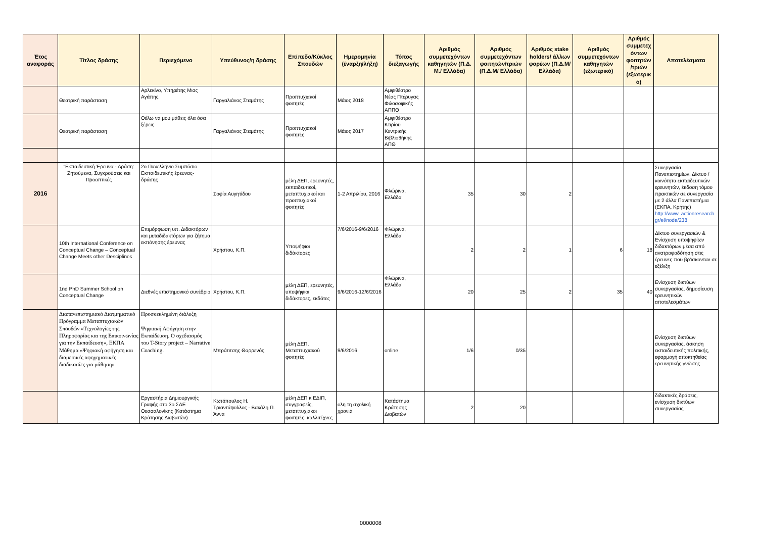| Έτος αναφοράς | Τίτλος δράσης | Περιεχόμενο | Υπεύθυνος/η δράσης | Επίπεδο/Κύκλος Σπουδών | Ημερομηνία (έναρξη/λήξη) | Τόπος διεξαγωγής | Αριθμός συμμετεχόντων καθηγητών (Π.Δ. Μ./ Ελλάδα) | Αριθμός συμμετεχόντων φοιτητών/τριών (Π.Δ.Μ/ Ελλάδα) | Αριθμός stake holders/ άλλων φορέων (Π.Δ.Μ/ Ελλάδα) | Αριθμός συμμετεχόντων καθηγητών (εξωτερικό) | Αριθμός συμμετεχ όντων φοιτητών /τριών (εξωτερικ ό) | Αποτελέσματα |
| --- | --- | --- | --- | --- | --- | --- | --- | --- | --- | --- | --- | --- |
| | Θεατρική παράσταση | Αρλεκίνο, Υπηρέτης Μιας Αγάπης | Γαργαλιάνος Σταμάτης | Προπτυχιακοί φοιτητές | Μάιος 2018 | Αμφιθέατρο Νέας Πτέρυγας Φιλοσοφικής ΑΠΠΘ | | | | | | |
| | Θεατρική παράσταση | Θέλω να μου μάθεις όλα όσα ξέρεις | Γαργαλιάνος Σταμάτης | Προπτυχιακοί φοιτητές | Μάιος 2017 | Αμφιθέατρο Κτιρίου Κεντρικής Βιβλιοθήκης ΑΠΘ | | | | | | |
| 2016 | "Εκπαιδευτική Έρευνα - Δράση: Ζητούμενα, Συγκρούσεις και Προοπτικές | 2ο Πανελλήνιο Συμπόσιο Εκπαιδευτικής έρευνας-δράσης | Σοφία Αυγητίδου | μέλη ΔΕΠ, ερευνητές, εκπαιδευτικοί, μεταπτυχιακοί και προπτυχιακοί φοιτητές | 1-2 Απριλίου, 2016 | Φλώρινα, Ελλάδα | 35 | 30 | 2 | | | Συνεργασία Πανεπιστημίων, Δίκτυο / κοινότητα εκπαιδευτικών ερευνητών, έκδοση τόμου πρακτικών σε συνεργασία με 2 άλλα Πανεπιστήμια (ΕΚΠΑ, Κρήτης) http://www. actionresearch. gr/el/node/238 |
| | 10th International Conference on Conceptual Change – Conceptual Change Meets other Desciplines | Επιμόρφωση υπ. Διδακτόρων και μεταδιδακτόρων για ζήτημα εκπόνησης έρευνας | Χρήστου, Κ.Π. | Υποψήφιοι διδάκτορες | 7/6/2016-9/6/2016 | Φλώρινα, Ελλάδα | 2 | 2 | 1 | 6 | 18 | Δίκτυο συνεργασιών & Ενίσχυση υποψηφίων διδακτόρων μέσα από ανατροφοδότηση στις έρευνες που βρ'ισκονταν σε εξέλιξη |
| | 1nd PhD Summer School on Conceptual Change | Διεθνές επιστημονικό συνέδριο | Χρήστου, Κ.Π. | μέλη ΔΕΠ, ερευνητές, υποψήφιοι διδάκτορες, εκδότες | 9/6/2016-12/6/2016 | Φλώρινα, Ελλάδα | 20 | 25 | 2 | 35 | 40 | Ενίσχυση δικτύων συνεργασίας, δημοσίευση ερευνητικών αποτελεσμάτων |
| | Διαπανεπιστημιακό Διατμηματικό Πρόγραμμα Μεταπτυχιακών Σπουδών «Τεχνολογίες της Πληροφορίας και της Επικοινωνίας για την Εκπαίδευση», ΕΚΠΑ Μάθημα «Ψηφιακή αφήγηση και διαμεσικές αφηγηματικές διαδικασίες για μάθηση» | Προσκεκλημένη διάλεξη Ψηφιακή Αφήγηση στην Εκπαίδευση. Ο σχεδιασμός του T-Story project – Narrative Coaching. | Μπράτιτσης Θαρρενός | μέλη ΔΕΠ, Μεταπτυχιακού φοιτητές | 9/6/2016 | online | 1/6 | 0/35 | | | | Ενίσχυση δικτύων συνεργασίας, άσκηση εκπαιδευτικής πολιτικής, εφαρμογή αποκτηθείας ερευνητικής γνώσης |
| | | Εργαστήρια Δημιουργικής Γραφής στο 3ο ΣΔΕ Θεσσαλονίκης (Κατάστημα Κράτησης Διαβατών) | Κωτόπουλος Η. Τριαντάφυλλος - Βακάλη Π. Άννα | μέλη ΔΕΠ κ ΕΔΙΠ, συγγραφείς, μεταπτυχιακοι φοιτητές, καλλιτέχνες | ολη τη σχολική χρονιά | Κατάστημα Κράτησης Διαβατών | 2 | 20 | | | | διδακτικές δράσεις, ενίσχυση δικτύων συνεργασίας |
0000008